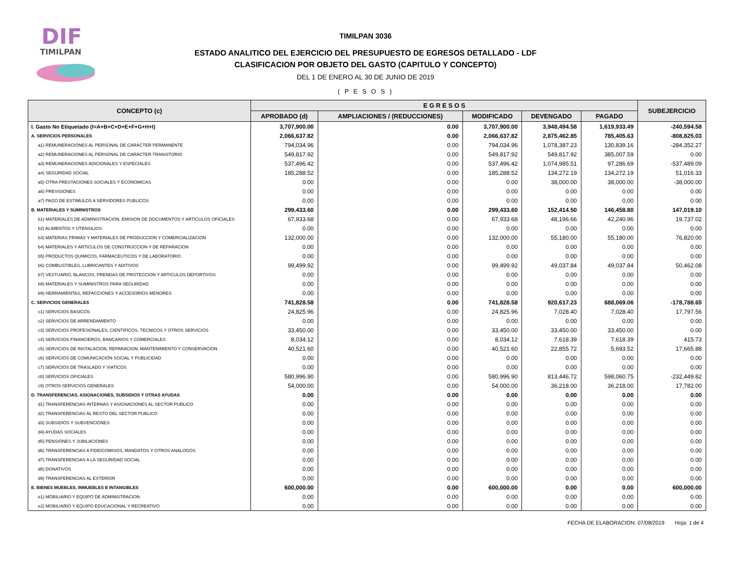DIF
TIMILPAN
TIMILPAN 3036
ESTADO ANALITICO DEL EJERCICIO DEL PRESUPUESTO DE EGRESOS DETALLADO - LDF
CLASIFICACION POR OBJETO DEL GASTO (CAPITULO Y CONCEPTO)
DEL 1 DE ENERO AL 30 DE JUNIO DE 2019
( P E S O S )
| CONCEPTO (c) | E G R E S O S | | | | | SUBEJERCICIO |
| --- | --- | --- | --- | --- | --- | --- |
| | APROBADO (d) | AMPLIACIONES / (REDUCCIONES) | MODIFICADO | DEVENGADO | PAGADO | |
| I. Gasto No Etiquetado (I=A+B+C+D+E+F+G+H+I) | 3,707,900.00 | 0.00 | 3,707,900.00 | 3,948,494.58 | 1,619,933.49 | -240,594.58 |
| A. SERVICIOS PERSONALES | 2,066,637.82 | 0.00 | 2,066,637.82 | 2,875,462.85 | 785,405.63 | -808,825.03 |
| a1) REMUNERACIONES AL PERSONAL DE CARÁCTER PERMANENTE | 794,034.96 | 0.00 | 794,034.96 | 1,078,387.23 | 130,839.16 | -284,352.27 |
| a2) REMUNERACIONES AL PERSONAL DE CARÁCTER TRANSITORIO | 549,817.92 | 0.00 | 549,817.92 | 549,817.92 | 385,007.59 | 0.00 |
| a3) REMUNERACIONES ADICIONALES Y ESPECIALES | 537,496.42 | 0.00 | 537,496.42 | 1,074,985.51 | 97,286.69 | -537,489.09 |
| a4) SEGURIDAD SOCIAL | 185,288.52 | 0.00 | 185,288.52 | 134,272.19 | 134,272.19 | 51,016.33 |
| a5) OTRA PRESTACIONES SOCIALES Y ECONOMICAS | 0.00 | 0.00 | 0.00 | 38,000.00 | 38,000.00 | -38,000.00 |
| a6) PREVISIONES | 0.00 | 0.00 | 0.00 | 0.00 | 0.00 | 0.00 |
| a7) PAGO DE ESTIMULOS A SERVIDORES PUBLICOS | 0.00 | 0.00 | 0.00 | 0.00 | 0.00 | 0.00 |
| B. MATERIALES Y SUMINISTROS | 299,433.60 | 0.00 | 299,433.60 | 152,414.50 | 146,458.80 | 147,019.10 |
| b1) MATERIALES DE ADMINISTRACION, EMISION DE DOCUMENTOS Y ARTICULOS OFICIALES | 67,933.68 | 0.00 | 67,933.68 | 48,196.66 | 42,240.96 | 19,737.02 |
| b2) ALIMENTOS Y UTENSILIOS | 0.00 | 0.00 | 0.00 | 0.00 | 0.00 | 0.00 |
| b3) MATERIAS PRIMAS Y MATERIALES DE PRODUCCION Y COMERCIALIZACION | 132,000.00 | 0.00 | 132,000.00 | 55,180.00 | 55,180.00 | 76,820.00 |
| b4) MATERIALES Y ARTICULOS DE CONSTRUCCION Y DE REPARACION | 0.00 | 0.00 | 0.00 | 0.00 | 0.00 | 0.00 |
| b5) PRODUCTOS QUIMICOS, FARMACEUTICOS Y DE LABORATORIO | 0.00 | 0.00 | 0.00 | 0.00 | 0.00 | 0.00 |
| b6) COMBUSTIBLES, LUBRICANTES Y ADITIVOS | 99,499.92 | 0.00 | 99,499.92 | 49,037.84 | 49,037.84 | 50,462.08 |
| b7) VESTUARIO, BLANCOS, PRENDAS DE PROTECCION Y ARTICULOS DEPORTIVOS | 0.00 | 0.00 | 0.00 | 0.00 | 0.00 | 0.00 |
| b8) MATERIALES Y SUMINISTROS PARA SEGURIDAD | 0.00 | 0.00 | 0.00 | 0.00 | 0.00 | 0.00 |
| b9) HERRAMIENTAS, REFACCIONES Y ACCESORIOS MENORES | 0.00 | 0.00 | 0.00 | 0.00 | 0.00 | 0.00 |
| C. SERVICIOS GENERALES | 741,828.58 | 0.00 | 741,828.58 | 920,617.23 | 688,069.06 | -178,788.65 |
| c1) SERVICIOS BASICOS | 24,825.96 | 0.00 | 24,825.96 | 7,028.40 | 7,028.40 | 17,797.56 |
| c2) SERVICIOS DE ARRENDAMIENTO | 0.00 | 0.00 | 0.00 | 0.00 | 0.00 | 0.00 |
| c3) SERVICIOS PROFESIONALES, CIENTIFICOS, TECNICOS Y OTROS SERVICIOS | 33,450.00 | 0.00 | 33,450.00 | 33,450.00 | 33,450.00 | 0.00 |
| c4) SERVICIOS FINANCIEROS, BANCARIOS Y COMERCIALES | 8,034.12 | 0.00 | 8,034.12 | 7,618.39 | 7,618.39 | 415.73 |
| c5) SERVICIOS DE INSTALACION, REPARACION, MANTENIMIENTO Y CONSERVACION | 40,521.60 | 0.00 | 40,521.60 | 22,855.72 | 5,693.52 | 17,665.88 |
| c6) SERVICIOS DE COMUNICACIÓN SOCIAL Y PUBLICIDAD | 0.00 | 0.00 | 0.00 | 0.00 | 0.00 | 0.00 |
| c7) SERVICIOS DE TRASLADO Y VIATICOS | 0.00 | 0.00 | 0.00 | 0.00 | 0.00 | 0.00 |
| c8) SERVICIOS OFICIALES | 580,996.90 | 0.00 | 580,996.90 | 813,446.72 | 598,060.75 | -232,449.82 |
| c9) OTROS SERVICIOS GENERALES | 54,000.00 | 0.00 | 54,000.00 | 36,218.00 | 36,218.00 | 17,782.00 |
| D. TRANSFERENCIAS, ASIGNACIONES, SUBSIDIOS Y OTRAS AYUDAS | 0.00 | 0.00 | 0.00 | 0.00 | 0.00 | 0.00 |
| d1) TRANSFERENCIAS INTERNAS Y ASIGNACIONES AL SECTOR PUBLICO | 0.00 | 0.00 | 0.00 | 0.00 | 0.00 | 0.00 |
| d2) TRANSFERENCIAS AL RESTO DEL SECTOR PUBLICO | 0.00 | 0.00 | 0.00 | 0.00 | 0.00 | 0.00 |
| d3) SUBSIDIOS Y SUBVENCIONES | 0.00 | 0.00 | 0.00 | 0.00 | 0.00 | 0.00 |
| d4) AYUDAS SOCIALES | 0.00 | 0.00 | 0.00 | 0.00 | 0.00 | 0.00 |
| d5) PENSIONES Y JUBILACIONES | 0.00 | 0.00 | 0.00 | 0.00 | 0.00 | 0.00 |
| d6) TRANSFERENCIAS A FIDEICOMISOS, MANDATOS Y OTROS ANALOGOS | 0.00 | 0.00 | 0.00 | 0.00 | 0.00 | 0.00 |
| d7) TRANSFERENCIAS A LA SEGURIDAD SOCIAL | 0.00 | 0.00 | 0.00 | 0.00 | 0.00 | 0.00 |
| d8) DONATIVOS | 0.00 | 0.00 | 0.00 | 0.00 | 0.00 | 0.00 |
| d9) TRANSFERENCIAS AL EXTERIOR | 0.00 | 0.00 | 0.00 | 0.00 | 0.00 | 0.00 |
| E. BIENES MUEBLES, INMUEBLES E INTANGIBLES | 600,000.00 | 0.00 | 600,000.00 | 0.00 | 0.00 | 600,000.00 |
| e1) MOBILIARIO Y EQUIPO DE ADMINISTRACION | 0.00 | 0.00 | 0.00 | 0.00 | 0.00 | 0.00 |
| e2) MOBILIARIO Y EQUIPO EDUCACIONAL Y RECREATIVO | 0.00 | 0.00 | 0.00 | 0.00 | 0.00 | 0.00 |
FECHA DE ELABORACION: 07/08/2019 Hoja: 1 de 4